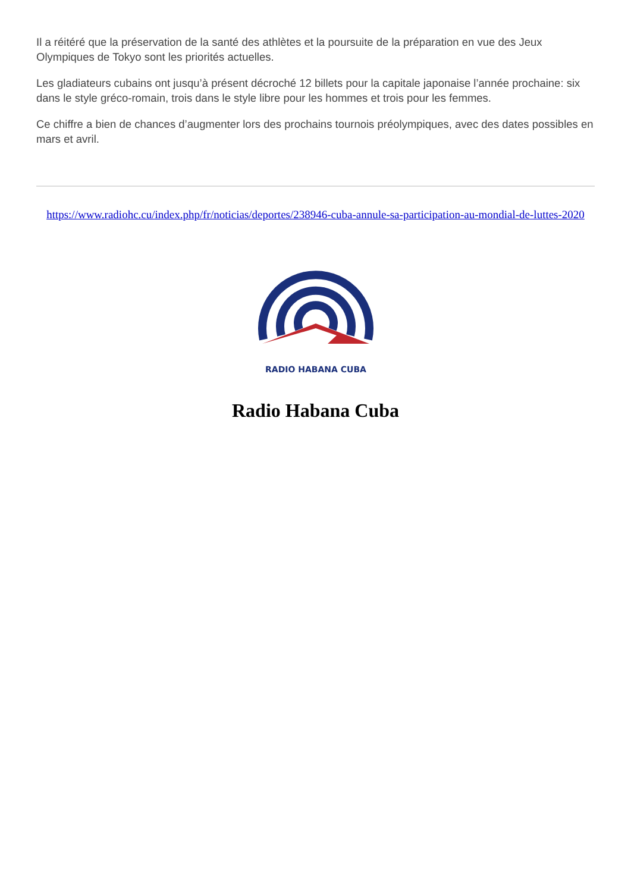Il a réitéré que la préservation de la santé des athlètes et la poursuite de la préparation en vue des Jeux Olympiques de Tokyo sont les priorités actuelles.
Les gladiateurs cubains ont jusqu’à présent décroché 12 billets pour la capitale japonaise l’année prochaine: six dans le style gréco-romain, trois dans le style libre pour les hommes et trois pour les femmes.
Ce chiffre a bien de chances d’augmenter lors des prochains tournois préolympiques, avec des dates possibles en mars et avril.
https://www.radiohc.cu/index.php/fr/noticias/deportes/238946-cuba-annule-sa-participation-au-mondial-de-luttes-2020
RADIO HABANA CUBA
Radio Habana Cuba